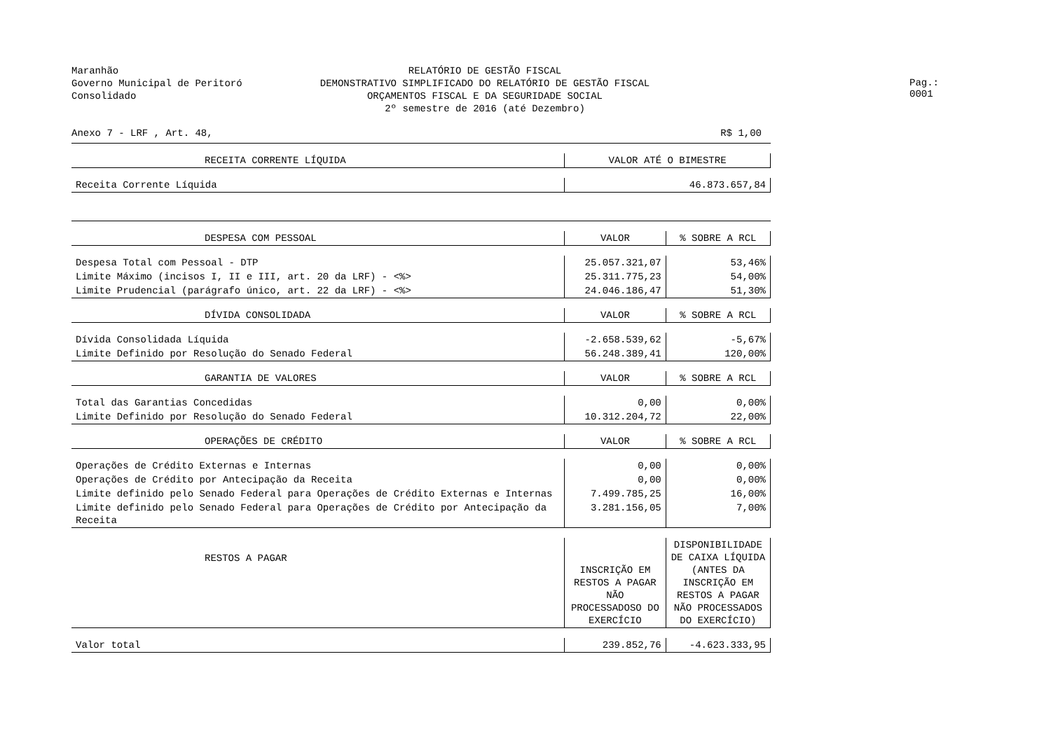Maranhão
Governo Municipal de Peritoró
Consolidado
RELATÓRIO DE GESTÃO FISCAL
DEMONSTRATIVO SIMPLIFICADO DO RELATÓRIO DE GESTÃO FISCAL
ORÇAMENTOS FISCAL E DA SEGURIDADE SOCIAL
2º semestre de 2016 (até Dezembro)
Pag.: 0001
Anexo 7 - LRF , Art. 48, R$ 1,00
| RECEITA CORRENTE LÍQUIDA | VALOR ATÉ O BIMESTRE | |
| --- | --- | --- |
| Receita Corrente Líquida | 46.873.657,84 | |
| DESPESA COM PESSOAL | VALOR | % SOBRE A RCL |
| Despesa Total com Pessoal - DTP | 25.057.321,07 | 53,46% |
| Limite Máximo (incisos I, II e III, art. 20 da LRF) - <%> | 25.311.775,23 | 54,00% |
| Limite Prudencial (parágrafo único, art. 22 da LRF) - <%> | 24.046.186,47 | 51,30% |
| DÍVIDA CONSOLIDADA | VALOR | % SOBRE A RCL |
| Dívida Consolidada Líquida | -2.658.539,62 | -5,67% |
| Limite Definido por Resolução do Senado Federal | 56.248.389,41 | 120,00% |
| GARANTIA DE VALORES | VALOR | % SOBRE A RCL |
| Total das Garantias Concedidas | 0,00 | 0,00% |
| Limite Definido por Resolução do Senado Federal | 10.312.204,72 | 22,00% |
| OPERAÇÕES DE CRÉDITO | VALOR | % SOBRE A RCL |
| Operações de Crédito Externas e Internas | 0,00 | 0,00% |
| Operações de Crédito por Antecipação da Receita | 0,00 | 0,00% |
| Limite definido pelo Senado Federal para Operações de Crédito Externas e Internas | 7.499.785,25 | 16,00% |
| Limite definido pelo Senado Federal para Operações de Crédito por Antecipação da Receita | 3.281.156,05 | 7,00% |
| RESTOS A PAGAR | INSCRIÇÃO EM RESTOS A PAGAR NÃO PROCESSADOSO DO EXERCÍCIO | DISPONIBILIDADE DE CAIXA LÍQUIDA (ANTES DA INSCRIÇÃO EM RESTOS A PAGAR NÃO PROCESSADOS DO EXERCÍCIO) |
| Valor total | 239.852,76 | -4.623.333,95 |